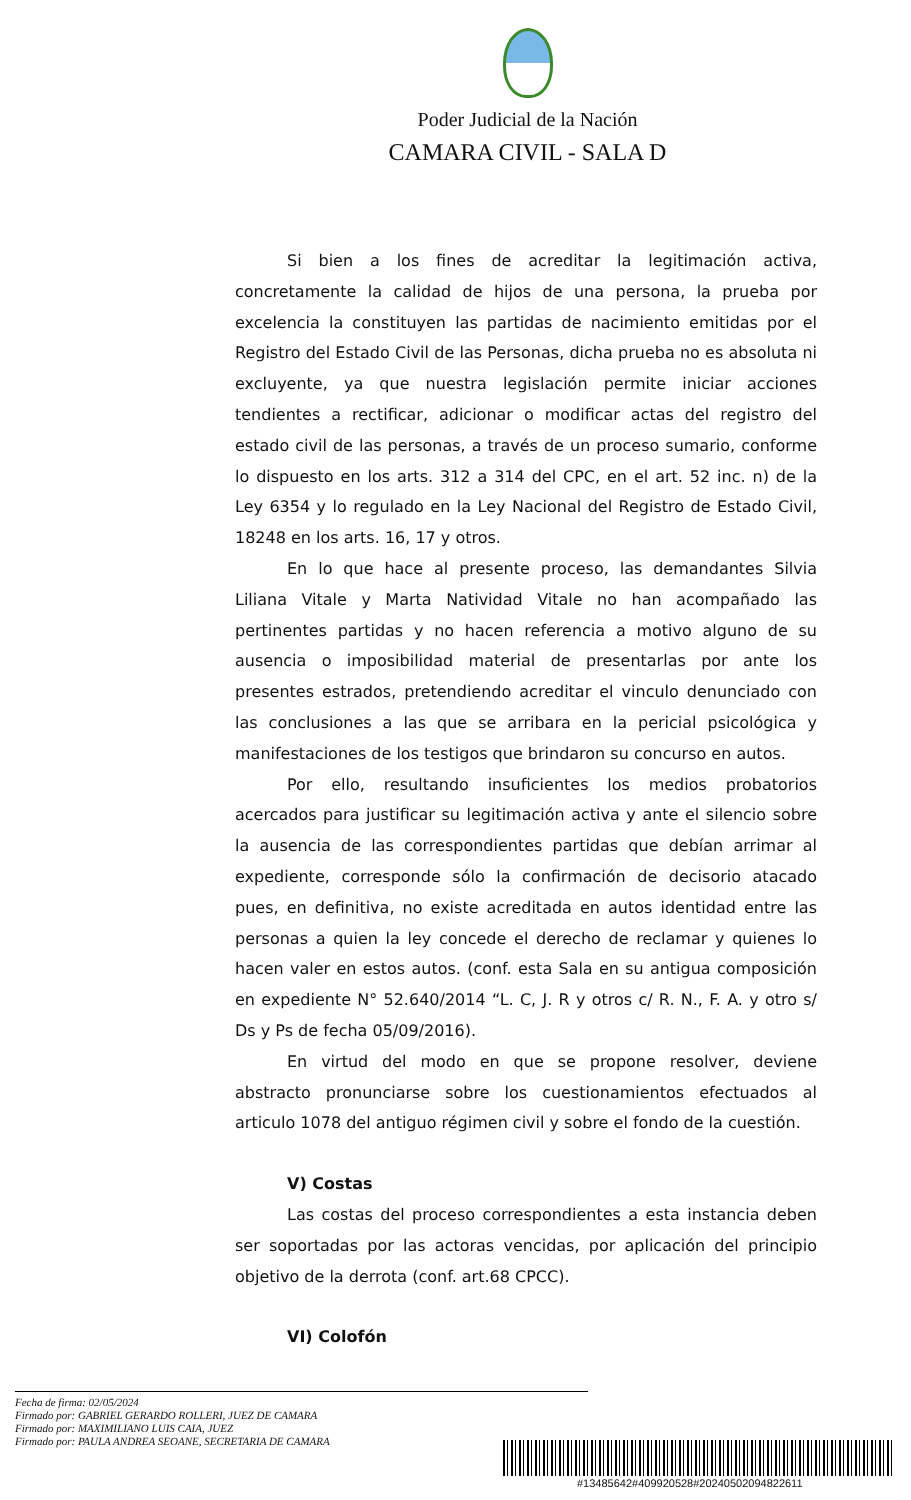Poder Judicial de la Nación
CAMARA CIVIL - SALA D
Si bien a los fines de acreditar la legitimación activa, concretamente la calidad de hijos de una persona, la prueba por excelencia la constituyen las partidas de nacimiento emitidas por el Registro del Estado Civil de las Personas, dicha prueba no es absoluta ni excluyente, ya que nuestra legislación permite iniciar acciones tendientes a rectificar, adicionar o modificar actas del registro del estado civil de las personas, a través de un proceso sumario, conforme lo dispuesto en los arts. 312 a 314 del CPC, en el art. 52 inc. n) de la Ley 6354 y lo regulado en la Ley Nacional del Registro de Estado Civil, 18248 en los arts. 16, 17 y otros.
En lo que hace al presente proceso, las demandantes Silvia Liliana Vitale y Marta Natividad Vitale no han acompañado las pertinentes partidas y no hacen referencia a motivo alguno de su ausencia o imposibilidad material de presentarlas por ante los presentes estrados, pretendiendo acreditar el vinculo denunciado con las conclusiones a las que se arribara en la pericial psicológica y manifestaciones de los testigos que brindaron su concurso en autos.
Por ello, resultando insuficientes los medios probatorios acercados para justificar su legitimación activa y ante el silencio sobre la ausencia de las correspondientes partidas que debían arrimar al expediente, corresponde sólo la confirmación de decisorio atacado pues, en definitiva, no existe acreditada en autos identidad entre las personas a quien la ley concede el derecho de reclamar y quienes lo hacen valer en estos autos. (conf. esta Sala en su antigua composición en expediente N° 52.640/2014 “L. C, J. R y otros c/ R. N., F. A. y otro s/ Ds y Ps de fecha 05/09/2016).
En virtud del modo en que se propone resolver, deviene abstracto pronunciarse sobre los cuestionamientos efectuados al articulo 1078 del antiguo régimen civil y sobre el fondo de la cuestión.
V) Costas
Las costas del proceso correspondientes a esta instancia deben ser soportadas por las actoras vencidas, por aplicación del principio objetivo de la derrota (conf. art.68 CPCC).
VI) Colofón
Fecha de firma: 02/05/2024
Firmado por: GABRIEL GERARDO ROLLERI, JUEZ DE CAMARA
Firmado por: MAXIMILIANO LUIS CAIA, JUEZ
Firmado por: PAULA ANDREA SEOANE, SECRETARIA DE CAMARA
#13485642#409920528#20240502094822611